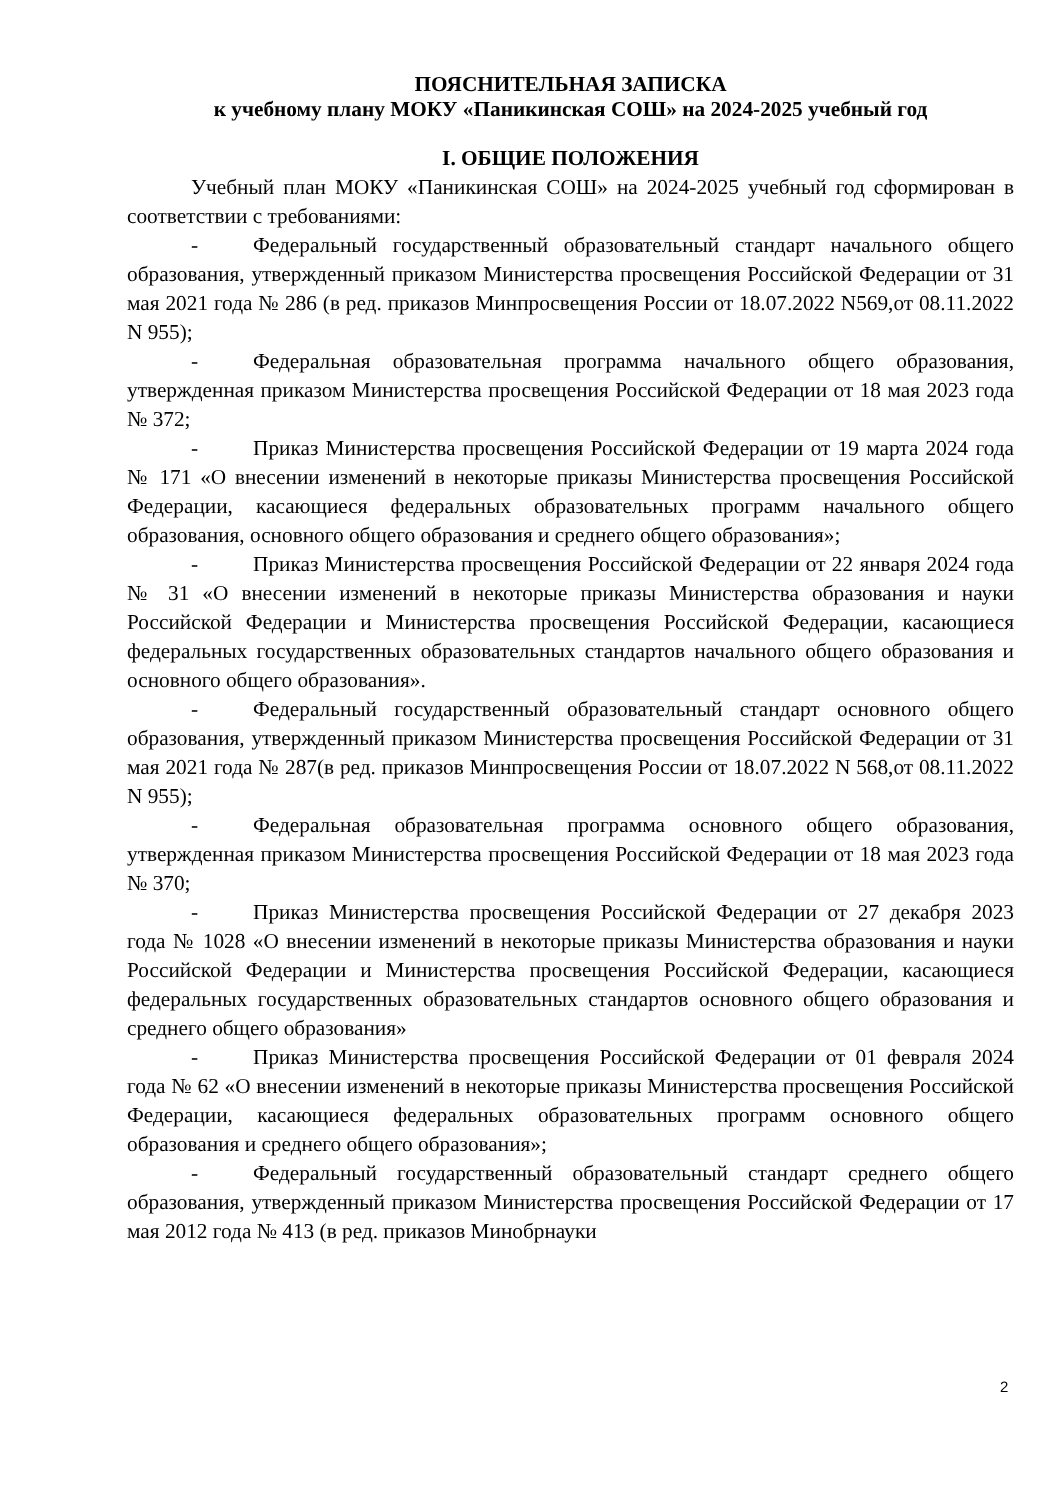ПОЯСНИТЕЛЬНАЯ ЗАПИСКА
к учебному плану МОКУ «Паникинская СОШ» на 2024-2025 учебный год
I. ОБЩИЕ ПОЛОЖЕНИЯ
Учебный план МОКУ «Паникинская СОШ» на 2024-2025 учебный год сформирован в соответствии с требованиями:
- Федеральный государственный образовательный стандарт начального общего образования, утвержденный приказом Министерства просвещения Российской Федерации от 31 мая 2021 года № 286 (в ред. приказов Минпросвещения России от 18.07.2022 N569,от 08.11.2022 N 955);
- Федеральная образовательная программа начального общего образования, утвержденная приказом Министерства просвещения Российской Федерации от 18 мая 2023 года № 372;
- Приказ Министерства просвещения Российской Федерации от 19 марта 2024 года № 171 «О внесении изменений в некоторые приказы Министерства просвещения Российской Федерации, касающиеся федеральных образовательных программ начального общего образования, основного общего образования и среднего общего образования»;
- Приказ Министерства просвещения Российской Федерации от 22 января 2024 года № 31 «О внесении изменений в некоторые приказы Министерства образования и науки Российской Федерации и Министерства просвещения Российской Федерации, касающиеся федеральных государственных образовательных стандартов начального общего образования и основного общего образования».
- Федеральный государственный образовательный стандарт основного общего образования, утвержденный приказом Министерства просвещения Российской Федерации от 31 мая 2021 года № 287(в ред. приказов Минпросвещения России от 18.07.2022 N 568,от 08.11.2022 N 955);
- Федеральная образовательная программа основного общего образования, утвержденная приказом Министерства просвещения Российской Федерации от 18 мая 2023 года № 370;
- Приказ Министерства просвещения Российской Федерации от 27 декабря 2023 года № 1028 «О внесении изменений в некоторые приказы Министерства образования и науки Российской Федерации и Министерства просвещения Российской Федерации, касающиеся федеральных государственных образовательных стандартов основного общего образования и среднего общего образования»
- Приказ Министерства просвещения Российской Федерации от 01 февраля 2024 года № 62 «О внесении изменений в некоторые приказы Министерства просвещения Российской Федерации, касающиеся федеральных образовательных программ основного общего образования и среднего общего образования»;
- Федеральный государственный образовательный стандарт среднего общего образования, утвержденный приказом Министерства просвещения Российской Федерации от 17 мая 2012 года № 413 (в ред. приказов Минобрнауки
2